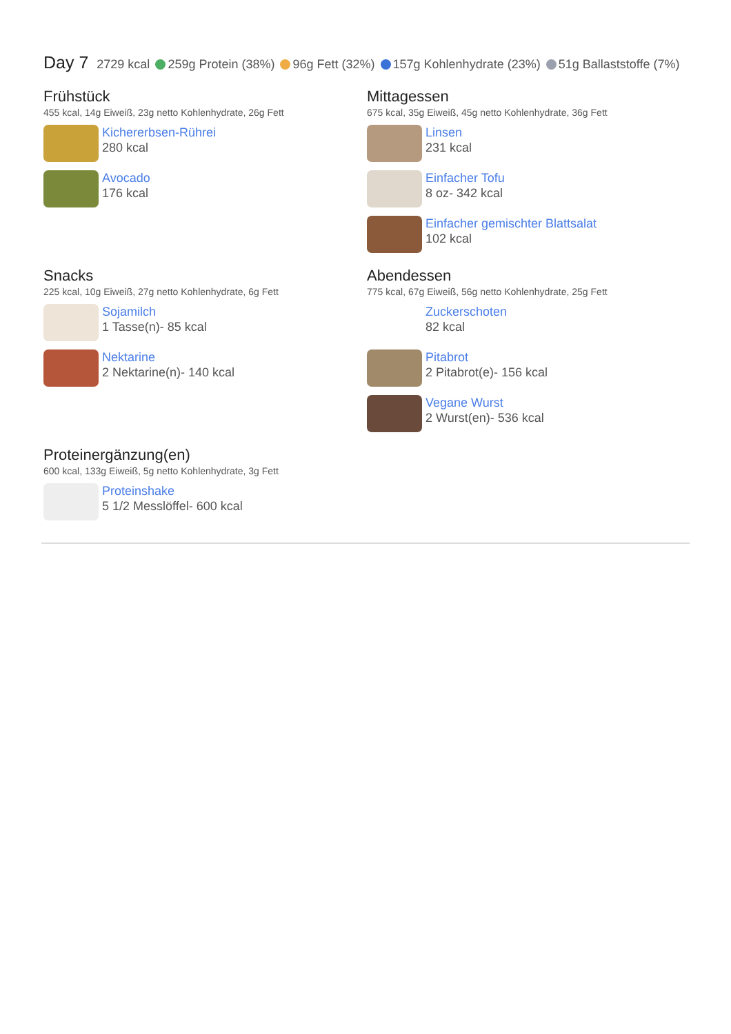Day 7
2729 kcal 259g Protein (38%) 96g Fett (32%) 157g Kohlenhydrate (23%) 51g Ballaststoffe (7%)
Frühstück
455 kcal, 14g Eiweiß, 23g netto Kohlenhydrate, 26g Fett
Kichererbsen-Rühreі
280 kcal
Avocado
176 kcal
Mittagessen
675 kcal, 35g Eiweiß, 45g netto Kohlenhydrate, 36g Fett
Linsen
231 kcal
Einfacher Tofu
8 oz- 342 kcal
Einfacher gemischter Blattsalat
102 kcal
Snacks
225 kcal, 10g Eiweiß, 27g netto Kohlenhydrate, 6g Fett
Sojamilch
1 Tasse(n)- 85 kcal
Nektarine
2 Nektarine(n)- 140 kcal
Abendessen
775 kcal, 67g Eiweiß, 56g netto Kohlenhydrate, 25g Fett
Zuckerschoten
82 kcal
Pitabrot
2 Pitabrot(e)- 156 kcal
Vegane Wurst
2 Wurst(en)- 536 kcal
Proteinergänzung(en)
600 kcal, 133g Eiweiß, 5g netto Kohlenhydrate, 3g Fett
Proteinshake
5 1/2 Messlöffel- 600 kcal